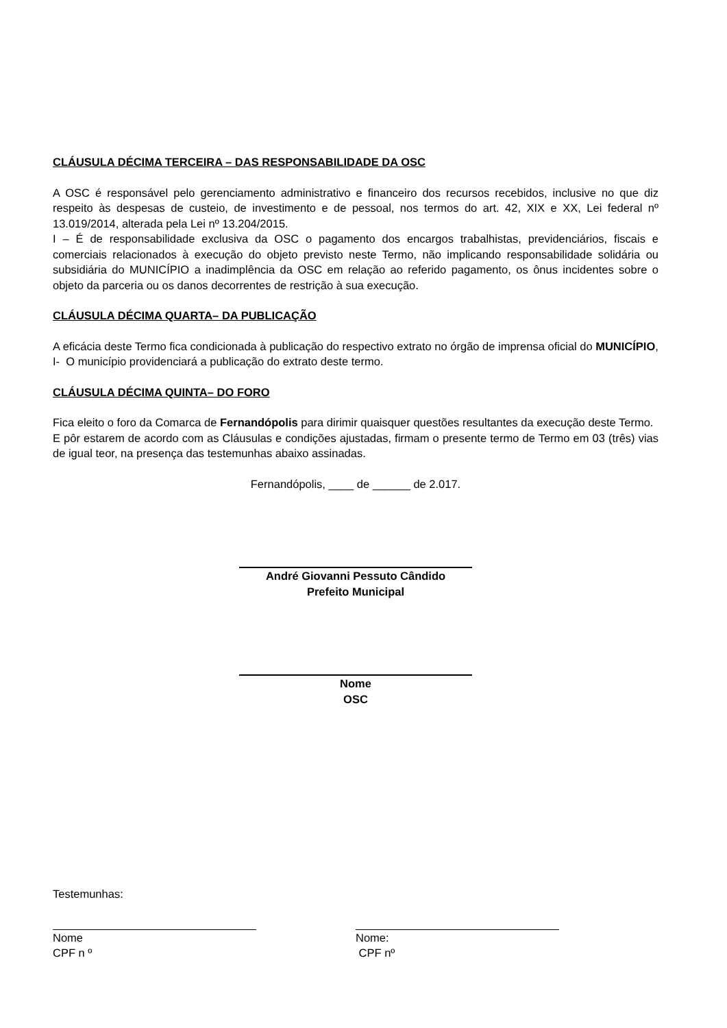CLÁUSULA DÉCIMA TERCEIRA – DAS RESPONSABILIDADE DA OSC
A OSC é responsável pelo gerenciamento administrativo e financeiro dos recursos recebidos, inclusive no que diz respeito às despesas de custeio, de investimento e de pessoal, nos termos do art. 42, XIX e XX, Lei federal nº 13.019/2014, alterada pela Lei nº 13.204/2015.
I – É de responsabilidade exclusiva da OSC o pagamento dos encargos trabalhistas, previdenciários, fiscais e comerciais relacionados à execução do objeto previsto neste Termo, não implicando responsabilidade solidária ou subsidiária do MUNICÍPIO a inadimplência da OSC em relação ao referido pagamento, os ônus incidentes sobre o objeto da parceria ou os danos decorrentes de restrição à sua execução.
CLÁUSULA DÉCIMA QUARTA– DA PUBLICAÇÃO
A eficácia deste Termo fica condicionada à publicação do respectivo extrato no órgão de imprensa oficial do MUNICÍPIO,
I- O município providenciará a publicação do extrato deste termo.
CLÁUSULA DÉCIMA QUINTA– DO FORO
Fica eleito o foro da Comarca de Fernandópolis para dirimir quaisquer questões resultantes da execução deste Termo.
E pôr estarem de acordo com as Cláusulas e condições ajustadas, firmam o presente termo de Termo em 03 (três) vias de igual teor, na presença das testemunhas abaixo assinadas.
Fernandópolis, ____ de ______ de 2.017.
André Giovanni Pessuto Cândido
Prefeito Municipal
Nome
OSC
Testemunhas:
Nome
CPF n º
Nome:
CPF nº